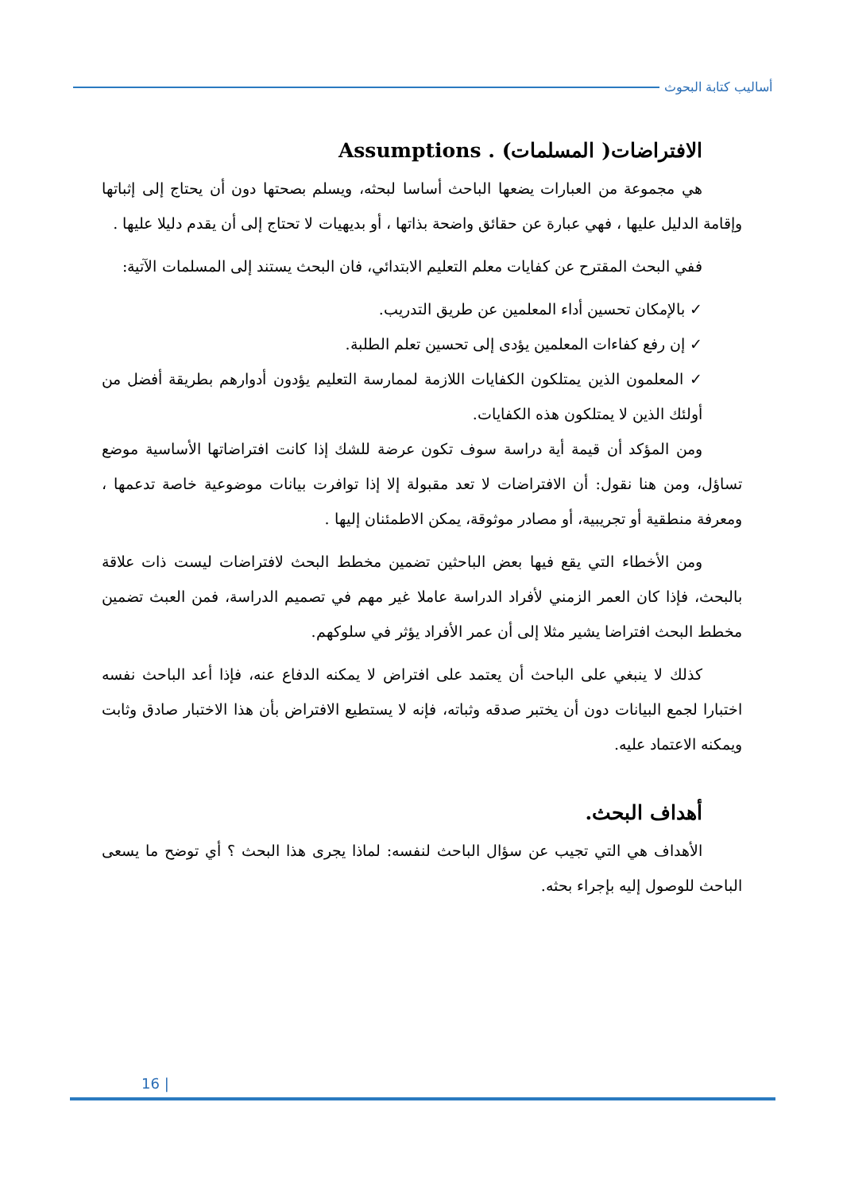أساليب كتابة البحوث
الافتراضات( المسلمات) . Assumptions
هي مجموعة من العبارات يضعها الباحث أساسا لبحثه، ويسلم بصحتها دون أن يحتاج إلى إثباتها وإقامة الدليل عليها ، فهي عبارة عن حقائق واضحة بذاتها ، أو بديهيات لا تحتاج إلى أن يقدم دليلا عليها .
ففي البحث المقترح عن كفايات معلم التعليم الابتدائي، فان البحث يستند إلى المسلمات الآتية:
✓ بالإمكان تحسين أداء المعلمين عن طريق التدريب.
✓ إن رفع كفاءات المعلمين يؤدى إلى تحسين تعلم الطلبة.
✓ المعلمون الذين يمتلكون الكفايات اللازمة لممارسة التعليم يؤدون أدوارهم بطريقة أفضل من أولئك الذين لا يمتلكون هذه الكفايات.
ومن المؤكد أن قيمة أية دراسة سوف تكون عرضة للشك إذا كانت افتراضاتها الأساسية موضع تساؤل، ومن هنا نقول: أن الافتراضات لا تعد مقبولة إلا إذا توافرت بيانات موضوعية خاصة تدعمها ، ومعرفة منطقية أو تجريبية، أو مصادر موثوقة، يمكن الاطمئنان إليها .
ومن الأخطاء التي يقع فيها بعض الباحثين تضمين مخطط البحث لافتراضات ليست ذات علاقة بالبحث، فإذا كان العمر الزمني لأفراد الدراسة عاملا غير مهم في تصميم الدراسة، فمن العبث تضمين مخطط البحث افتراضا يشير مثلا إلى أن عمر الأفراد يؤثر في سلوكهم.
كذلك لا ينبغي على الباحث أن يعتمد على افتراض لا يمكنه الدفاع عنه، فإذا أعد الباحث نفسه اختبارا لجمع البيانات دون أن يختبر صدقه وثباته، فإنه لا يستطيع الافتراض بأن هذا الاختبار صادق وثابت ويمكنه الاعتماد عليه.
أهداف البحث.
الأهداف هي التي تجيب عن سؤال الباحث لنفسه: لماذا يجرى هذا البحث ؟ أي توضح ما يسعى الباحث للوصول إليه بإجراء بحثه.
16 |